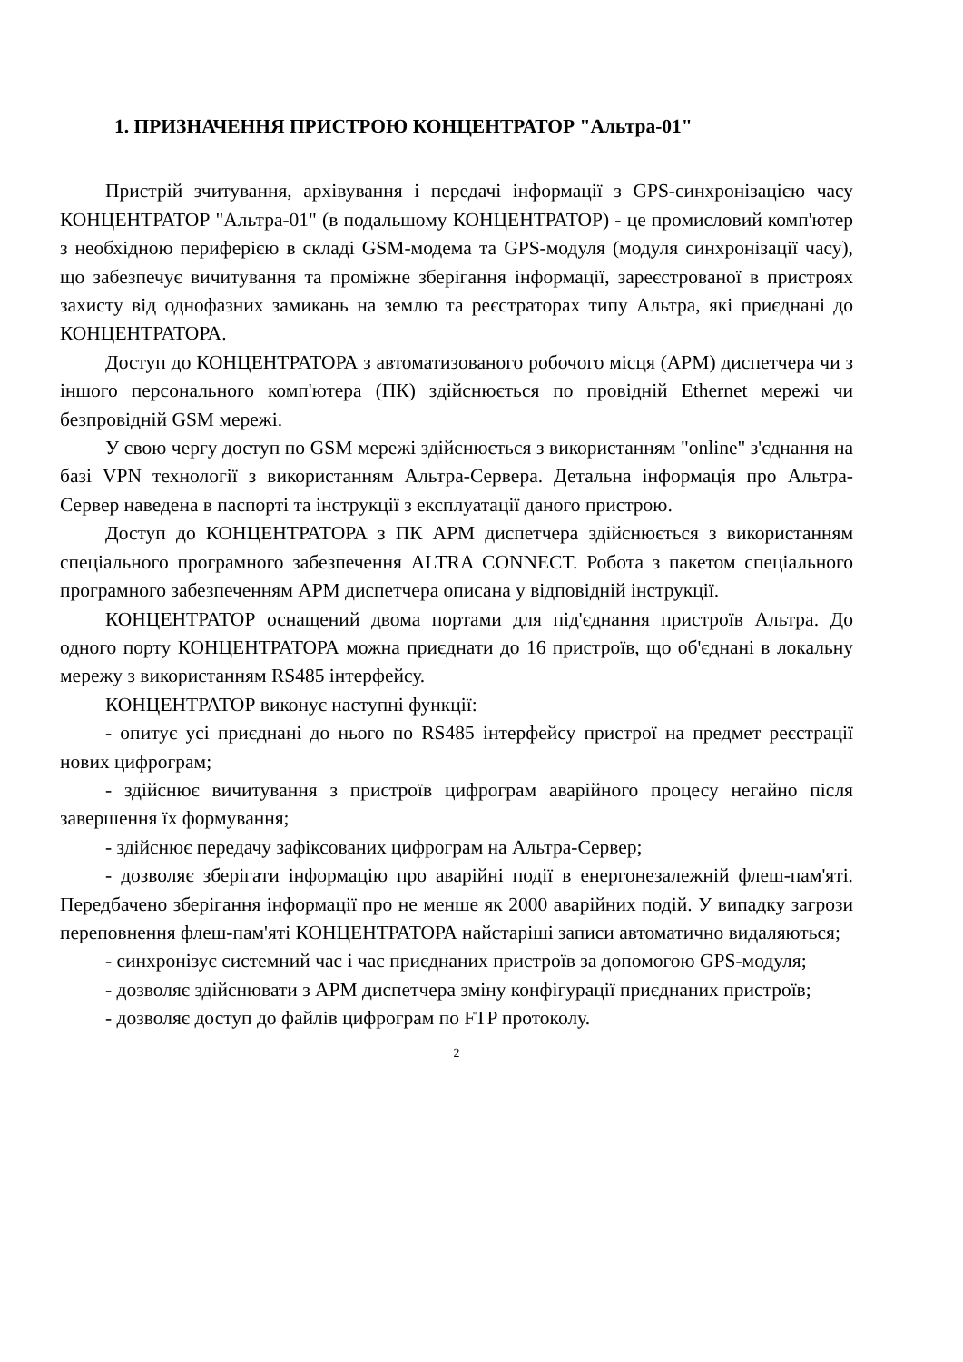1. ПРИЗНАЧЕННЯ ПРИСТРОЮ КОНЦЕНТРАТОР "Альтра-01"
Пристрій зчитування, архівування і передачі інформації з GPS-синхронізацією часу КОНЦЕНТРАТОР "Альтра-01" (в подальшому КОНЦЕНТРАТОР) - це промисловий комп'ютер з необхідною периферією в складі GSM-модема та GPS-модуля (модуля синхронізації часу), що забезпечує вичитування та проміжне зберігання інформації, зареєстрованої в пристроях захисту від однофазних замикань на землю та реєстраторах типу Альтра, які приєднані до КОНЦЕНТРАТОРА.
Доступ до КОНЦЕНТРАТОРА з автоматизованого робочого місця (АРМ) диспетчера чи з іншого персонального комп'ютера (ПК) здійснюється по провідній Ethernet мережі чи безпровідній GSM мережі.
У свою чергу доступ по GSM мережі здійснюється з використанням "online" з'єднання на базі VPN технології з використанням Альтра-Сервера. Детальна інформація про Альтра-Сервер наведена в паспорті та інструкції з експлуатації даного пристрою.
Доступ до КОНЦЕНТРАТОРА з ПК АРМ диспетчера здійснюється з використанням спеціального програмного забезпечення ALTRA CONNECT. Робота з пакетом спеціального програмного забезпеченням АРМ диспетчера описана у відповідній інструкції.
КОНЦЕНТРАТОР оснащений двома портами для під'єднання пристроїв Альтра. До одного порту КОНЦЕНТРАТОРА можна приєднати до 16 пристроїв, що об'єднані в локальну мережу з використанням RS485 інтерфейсу.
КОНЦЕНТРАТОР виконує наступні функції:
- опитує усі приєднані до нього по RS485 інтерфейсу пристрої на предмет реєстрації нових цифрограм;
- здійснює вичитування з пристроїв цифрограм аварійного процесу негайно після завершення їх формування;
- здійснює передачу зафіксованих цифрограм на Альтра-Сервер;
- дозволяє зберігати інформацію про аварійні події в енергонезалежній флеш-пам'яті. Передбачено зберігання інформації про не менше як 2000 аварійних подій. У випадку загрози переповнення флеш-пам'яті КОНЦЕНТРАТОРА найстаріші записи автоматично видаляються;
- синхронізує системний час і час приєднаних пристроїв за допомогою GPS-модуля;
- дозволяє здійснювати з АРМ диспетчера зміну конфігурації приєднаних пристроїв;
- дозволяє доступ до файлів цифрограм по FTP протоколу.
2